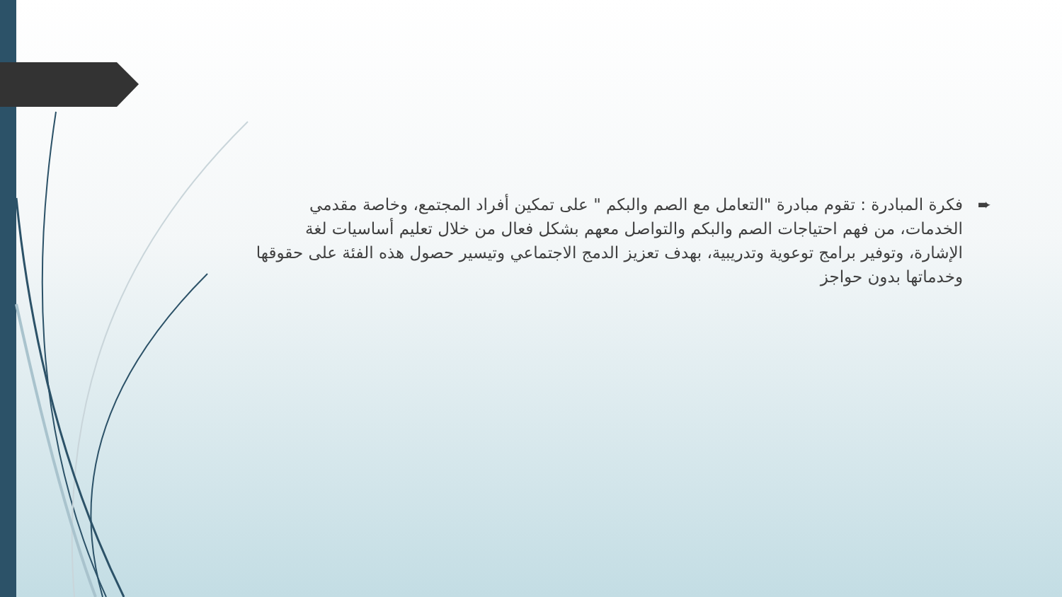➨ فكرة المبادرة : تقوم مبادرة "التعامل مع الصم والبكم " على تمكين أفراد المجتمع، وخاصة مقدمي الخدمات، من فهم احتياجات الصم والبكم والتواصل معهم بشكل فعال من خلال تعليم أساسيات لغة الإشارة، وتوفير برامج توعوية وتدريبية، بهدف تعزيز الدمج الاجتماعي وتيسير حصول هذه الفئة على حقوقها وخدماتها بدون حواجز